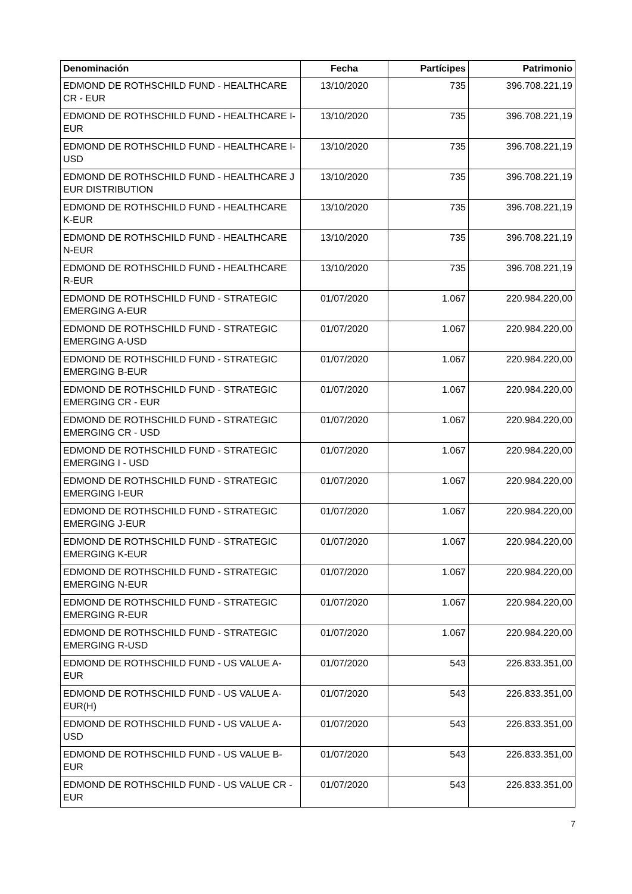| Denominación | Fecha | Partícipes | Patrimonio |
| --- | --- | --- | --- |
| EDMOND DE ROTHSCHILD FUND - HEALTHCARE CR - EUR | 13/10/2020 | 735 | 396.708.221,19 |
| EDMOND DE ROTHSCHILD FUND - HEALTHCARE I-EUR | 13/10/2020 | 735 | 396.708.221,19 |
| EDMOND DE ROTHSCHILD FUND - HEALTHCARE I-USD | 13/10/2020 | 735 | 396.708.221,19 |
| EDMOND DE ROTHSCHILD FUND - HEALTHCARE J EUR DISTRIBUTION | 13/10/2020 | 735 | 396.708.221,19 |
| EDMOND DE ROTHSCHILD FUND - HEALTHCARE K-EUR | 13/10/2020 | 735 | 396.708.221,19 |
| EDMOND DE ROTHSCHILD FUND - HEALTHCARE N-EUR | 13/10/2020 | 735 | 396.708.221,19 |
| EDMOND DE ROTHSCHILD FUND - HEALTHCARE R-EUR | 13/10/2020 | 735 | 396.708.221,19 |
| EDMOND DE ROTHSCHILD FUND - STRATEGIC EMERGING A-EUR | 01/07/2020 | 1.067 | 220.984.220,00 |
| EDMOND DE ROTHSCHILD FUND - STRATEGIC EMERGING A-USD | 01/07/2020 | 1.067 | 220.984.220,00 |
| EDMOND DE ROTHSCHILD FUND - STRATEGIC EMERGING B-EUR | 01/07/2020 | 1.067 | 220.984.220,00 |
| EDMOND DE ROTHSCHILD FUND - STRATEGIC EMERGING CR - EUR | 01/07/2020 | 1.067 | 220.984.220,00 |
| EDMOND DE ROTHSCHILD FUND - STRATEGIC EMERGING CR - USD | 01/07/2020 | 1.067 | 220.984.220,00 |
| EDMOND DE ROTHSCHILD FUND - STRATEGIC EMERGING I - USD | 01/07/2020 | 1.067 | 220.984.220,00 |
| EDMOND DE ROTHSCHILD FUND - STRATEGIC EMERGING I-EUR | 01/07/2020 | 1.067 | 220.984.220,00 |
| EDMOND DE ROTHSCHILD FUND - STRATEGIC EMERGING J-EUR | 01/07/2020 | 1.067 | 220.984.220,00 |
| EDMOND DE ROTHSCHILD FUND - STRATEGIC EMERGING K-EUR | 01/07/2020 | 1.067 | 220.984.220,00 |
| EDMOND DE ROTHSCHILD FUND - STRATEGIC EMERGING N-EUR | 01/07/2020 | 1.067 | 220.984.220,00 |
| EDMOND DE ROTHSCHILD FUND - STRATEGIC EMERGING R-EUR | 01/07/2020 | 1.067 | 220.984.220,00 |
| EDMOND DE ROTHSCHILD FUND - STRATEGIC EMERGING R-USD | 01/07/2020 | 1.067 | 220.984.220,00 |
| EDMOND DE ROTHSCHILD FUND - US VALUE A-EUR | 01/07/2020 | 543 | 226.833.351,00 |
| EDMOND DE ROTHSCHILD FUND - US VALUE A-EUR(H) | 01/07/2020 | 543 | 226.833.351,00 |
| EDMOND DE ROTHSCHILD FUND - US VALUE A-USD | 01/07/2020 | 543 | 226.833.351,00 |
| EDMOND DE ROTHSCHILD FUND - US VALUE B-EUR | 01/07/2020 | 543 | 226.833.351,00 |
| EDMOND DE ROTHSCHILD FUND - US VALUE CR - EUR | 01/07/2020 | 543 | 226.833.351,00 |
7